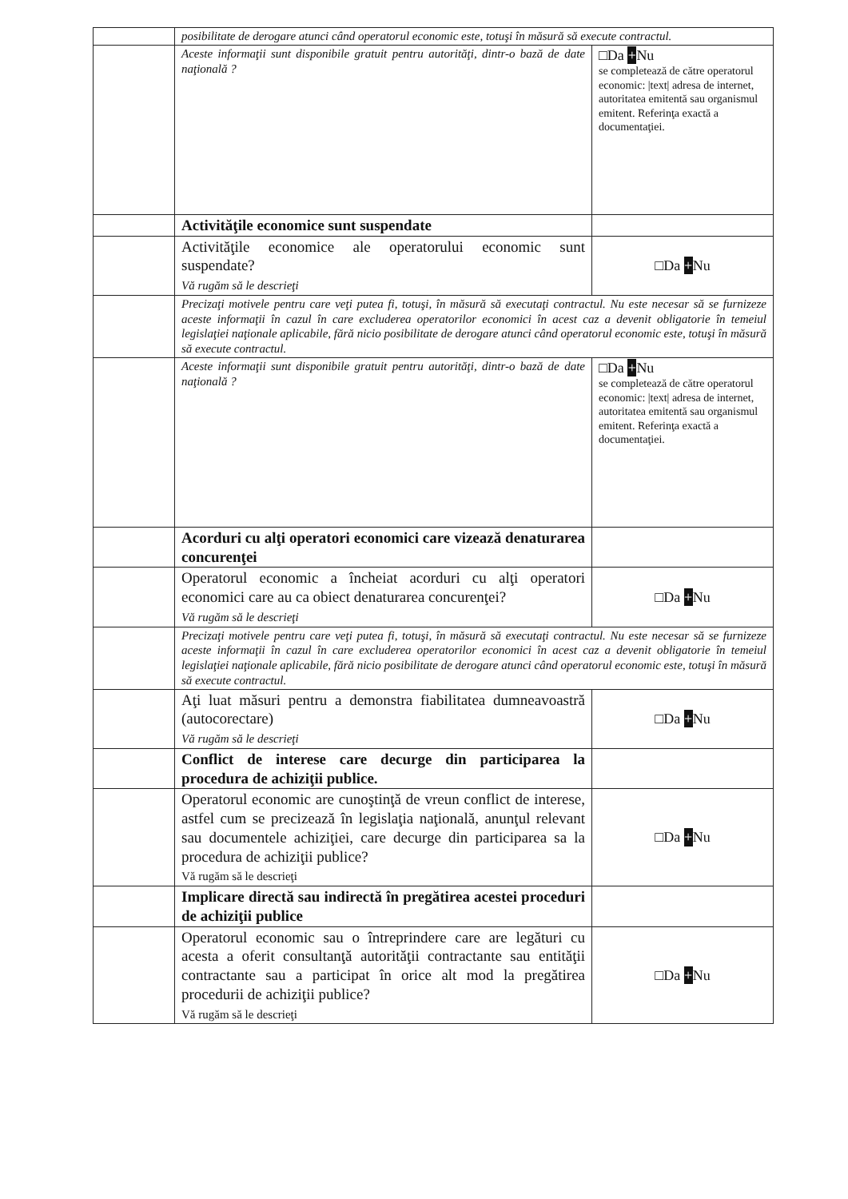| | posibilitate de derogare atunci când operatorul economic este, totuşi în măsură să execute contractul. | |
| | Aceste informaţii sunt disponibile gratuit pentru autorităţi, dintr-o bază de date naţională ? | □Da + Nu se completează de către operatorul economic: /text/ adresa de internet, autoritatea emitentă sau organismul emitent. Referinţa exactă a documentaţiei. |
| | Activităţile economice sunt suspendate | |
| | Activităţile economice ale operatorului economic sunt suspendate? Vă rugăm să le descrieţi | □Da + Nu |
| | Precizaţi motivele pentru care veţi putea fi, totuşi, în măsură să executaţi contractul. Nu este necesar să se furnizeze aceste informaţii în cazul în care excluderea operatorilor economici în acest caz a devenit obligatorie în temeiul legislaţiei naţionale aplicabile, fără nicio posibilitate de derogare atunci când operatorul economic este, totuşi în măsură să execute contractul. | |
| | Aceste informaţii sunt disponibile gratuit pentru autorităţi, dintr-o bază de date naţională ? | □Da + Nu se completează de către operatorul economic: /text/ adresa de internet, autoritatea emitentă sau organismul emitent. Referinţa exactă a documentaţiei. |
| | Acorduri cu alţi operatori economici care vizează denaturarea concurenţei | |
| | Operatorul economic a încheiat acorduri cu alţi operatori economici care au ca obiect denaturarea concurenţei? Vă rugăm să le descrieţi | □Da + Nu |
| | Precizaţi motivele pentru care veţi putea fi, totuşi, în măsură să executaţi contractul. Nu este necesar să se furnizeze aceste informaţii în cazul în care excluderea operatorilor economici în acest caz a devenit obligatorie în temeiul legislaţiei naţionale aplicabile, fără nicio posibilitate de derogare atunci când operatorul economic este, totuşi în măsură să execute contractul. | |
| | Aţi luat măsuri pentru a demonstra fiabilitatea dumneavoastră (autocorectare) Vă rugăm să le descrieţi | □Da + Nu |
| | Conflict de interese care decurge din participarea la procedura de achiziţii publice. | |
| | Operatorul economic are cunoştinţă de vreun conflict de interese, astfel cum se precizează în legislaţia naţională, anunţul relevant sau documentele achiziţiei, care decurge din participarea sa la procedura de achiziţii publice? Vă rugăm să le descrieţi | □Da + Nu |
| | Implicare directă sau indirectă în pregătirea acestei proceduri de achiziţii publice | |
| | Operatorul economic sau o întreprindere care are legături cu acesta a oferit consultanţă autorităţii contractante sau entităţii contractante sau a participat în orice alt mod la pregătirea procedurii de achiziţii publice? Vă rugăm să le descrieţi | □Da + Nu |